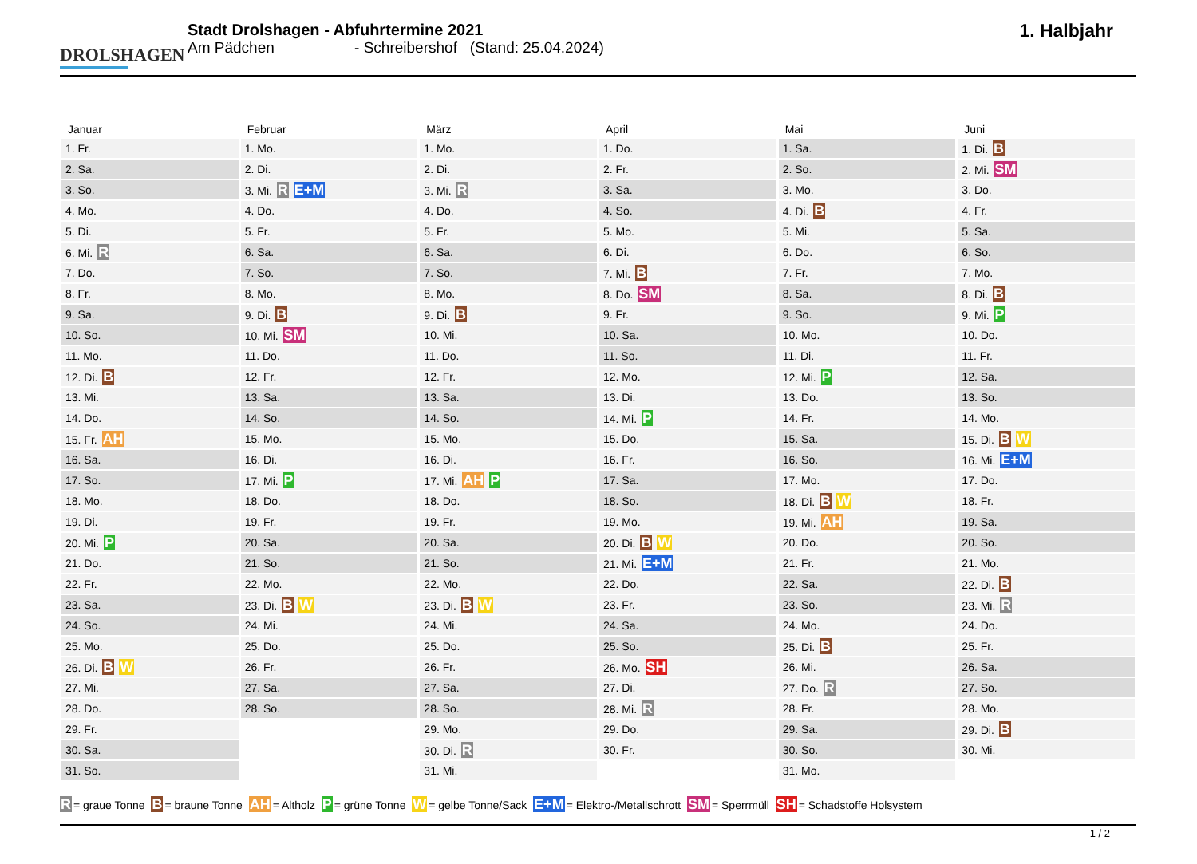DROLSHAGEN
Stadt Drolshagen - Abfuhrtermine 2021
Am Pädchen - Schreibershof (Stand: 25.04.2024)
1. Halbjahr
Januar
| 1. Fr. |
| 2. Sa. |
| 3. So. |
| 4. Mo. |
| 5. Di. |
| 6. Mi. R |
| 7. Do. |
| 8. Fr. |
| 9. Sa. |
| 10. So. |
| 11. Mo. |
| 12. Di. B |
| 13. Mi. |
| 14. Do. |
| 15. Fr. AH |
| 16. Sa. |
| 17. So. |
| 18. Mo. |
| 19. Di. |
| 20. Mi. P |
| 21. Do. |
| 22. Fr. |
| 23. Sa. |
| 24. So. |
| 25. Mo. |
| 26. Di. B W |
| 27. Mi. |
| 28. Do. |
| 29. Fr. |
| 30. Sa. |
| 31. So. |
Februar
| 1. Mo. |
| 2. Di. |
| 3. Mi. R E+M |
| 4. Do. |
| 5. Fr. |
| 6. Sa. |
| 7. So. |
| 8. Mo. |
| 9. Di. B |
| 10. Mi. SM |
| 11. Do. |
| 12. Fr. |
| 13. Sa. |
| 14. So. |
| 15. Mo. |
| 16. Di. |
| 17. Mi. P |
| 18. Do. |
| 19. Fr. |
| 20. Sa. |
| 21. So. |
| 22. Mo. |
| 23. Di. B W |
| 24. Mi. |
| 25. Do. |
| 26. Fr. |
| 27. Sa. |
| 28. So. |
März
| 1. Mo. |
| 2. Di. |
| 3. Mi. R |
| 4. Do. |
| 5. Fr. |
| 6. Sa. |
| 7. So. |
| 8. Mo. |
| 9. Di. B |
| 10. Mi. |
| 11. Do. |
| 12. Fr. |
| 13. Sa. |
| 14. So. |
| 15. Mo. |
| 16. Di. |
| 17. Mi. AH P |
| 18. Do. |
| 19. Fr. |
| 20. Sa. |
| 21. So. |
| 22. Mo. |
| 23. Di. B W |
| 24. Mi. |
| 25. Do. |
| 26. Fr. |
| 27. Sa. |
| 28. So. |
| 29. Mo. |
| 30. Di. R |
| 31. Mi. |
April
| 1. Do. |
| 2. Fr. |
| 3. Sa. |
| 4. So. |
| 5. Mo. |
| 6. Di. |
| 7. Mi. B |
| 8. Do. SM |
| 9. Fr. |
| 10. Sa. |
| 11. So. |
| 12. Mo. |
| 13. Di. |
| 14. Mi. P |
| 15. Do. |
| 16. Fr. |
| 17. Sa. |
| 18. So. |
| 19. Mo. |
| 20. Di. B W |
| 21. Mi. E+M |
| 22. Do. |
| 23. Fr. |
| 24. Sa. |
| 25. So. |
| 26. Mo. SH |
| 27. Di. |
| 28. Mi. R |
| 29. Do. |
| 30. Fr. |
Mai
| 1. Sa. |
| 2. So. |
| 3. Mo. |
| 4. Di. B |
| 5. Mi. |
| 6. Do. |
| 7. Fr. |
| 8. Sa. |
| 9. So. |
| 10. Mo. |
| 11. Di. |
| 12. Mi. P |
| 13. Do. |
| 14. Fr. |
| 15. Sa. |
| 16. So. |
| 17. Mo. |
| 18. Di. B W |
| 19. Mi. AH |
| 20. Do. |
| 21. Fr. |
| 22. Sa. |
| 23. So. |
| 24. Mo. |
| 25. Di. B |
| 26. Mi. |
| 27. Do. R |
| 28. Fr. |
| 29. Sa. |
| 30. So. |
| 31. Mo. |
Juni
| 1. Di. B |
| 2. Mi. SM |
| 3. Do. |
| 4. Fr. |
| 5. Sa. |
| 6. So. |
| 7. Mo. |
| 8. Di. B |
| 9. Mi. P |
| 10. Do. |
| 11. Fr. |
| 12. Sa. |
| 13. So. |
| 14. Mo. |
| 15. Di. B W |
| 16. Mi. E+M |
| 17. Do. |
| 18. Fr. |
| 19. Sa. |
| 20. So. |
| 21. Mo. |
| 22. Di. B |
| 23. Mi. R |
| 24. Do. |
| 25. Fr. |
| 26. Sa. |
| 27. So. |
| 28. Mo. |
| 29. Di. B |
| 30. Mi. |
R = graue Tonne B = braune Tonne AH = Altholz P = grüne Tonne W = gelbe Tonne/Sack E+M = Elektro-/Metallschrott SM = Sperrmüll SH = Schadstoffe Holsystem
1 / 2